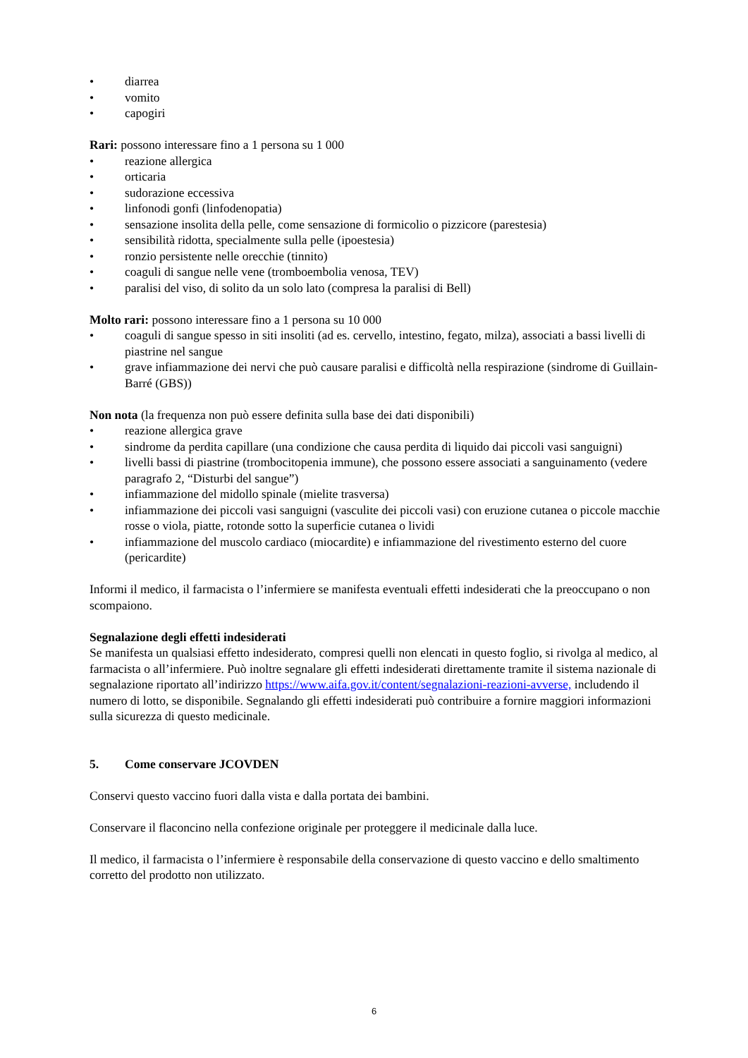• diarrea
• vomito
• capogiri
Rari: possono interessare fino a 1 persona su 1 000
• reazione allergica
• orticaria
• sudorazione eccessiva
• linfonodi gonfi (linfodenopatia)
• sensazione insolita della pelle, come sensazione di formicolio o pizzicore (parestesia)
• sensibilità ridotta, specialmente sulla pelle (ipoestesia)
• ronzio persistente nelle orecchie (tinnito)
• coaguli di sangue nelle vene (tromboembolia venosa, TEV)
• paralisi del viso, di solito da un solo lato (compresa la paralisi di Bell)
Molto rari: possono interessare fino a 1 persona su 10 000
• coaguli di sangue spesso in siti insoliti (ad es. cervello, intestino, fegato, milza), associati a bassi livelli di piastrine nel sangue
• grave infiammazione dei nervi che può causare paralisi e difficoltà nella respirazione (sindrome di Guillain-Barré (GBS))
Non nota (la frequenza non può essere definita sulla base dei dati disponibili)
• reazione allergica grave
• sindrome da perdita capillare (una condizione che causa perdita di liquido dai piccoli vasi sanguigni)
• livelli bassi di piastrine (trombocitopenia immune), che possono essere associati a sanguinamento (vedere paragrafo 2, “Disturbi del sangue”)
• infiammazione del midollo spinale (mielite trasversa)
• infiammazione dei piccoli vasi sanguigni (vasculite dei piccoli vasi) con eruzione cutanea o piccole macchie rosse o viola, piatte, rotonde sotto la superficie cutanea o lividi
• infiammazione del muscolo cardiaco (miocardite) e infiammazione del rivestimento esterno del cuore (pericardite)
Informi il medico, il farmacista o l’infermiere se manifesta eventuali effetti indesiderati che la preoccupano o non scompaiono.
Segnalazione degli effetti indesiderati
Se manifesta un qualsiasi effetto indesiderato, compresi quelli non elencati in questo foglio, si rivolga al medico, al farmacista o all’infermiere. Può inoltre segnalare gli effetti indesiderati direttamente tramite il sistema nazionale di segnalazione riportato all’indirizzo https://www.aifa.gov.it/content/segnalazioni-reazioni-avverse, includendo il numero di lotto, se disponibile. Segnalando gli effetti indesiderati può contribuire a fornire maggiori informazioni sulla sicurezza di questo medicinale.
5. Come conservare JCOVDEN
Conservi questo vaccino fuori dalla vista e dalla portata dei bambini.
Conservare il flaconcino nella confezione originale per proteggere il medicinale dalla luce.
Il medico, il farmacista o l’infermiere è responsabile della conservazione di questo vaccino e dello smaltimento corretto del prodotto non utilizzato.
6